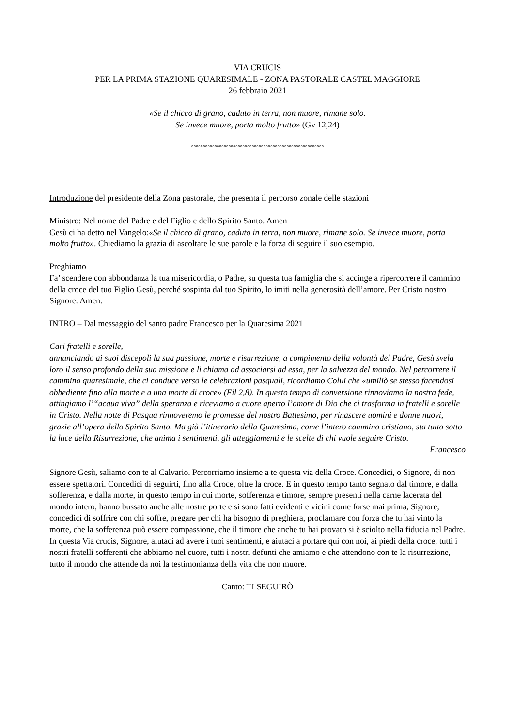VIA CRUCIS
PER LA PRIMA STAZIONE QUARESIMALE - ZONA PASTORALE CASTEL MAGGIORE
26 febbraio 2021
«Se il chicco di grano, caduto in terra, non muore, rimane solo.
Se invece muore, porta molto frutto» (Gv 12,24)
°°°°°°°°°°°°°°°°°°°°°°°°°°°°°°°°°°°°°°°°°°°°°°°°°°°°°°°°°
Introduzione del presidente della Zona pastorale, che presenta il percorso zonale delle stazioni
Ministro: Nel nome del Padre e del Figlio e dello Spirito Santo. Amen
Gesù ci ha detto nel Vangelo:«Se il chicco di grano, caduto in terra, non muore, rimane solo. Se invece muore, porta molto frutto». Chiediamo la grazia di ascoltare le sue parole e la forza di seguire il suo esempio.
Preghiamo
Fa’ scendere con abbondanza la tua misericordia, o Padre, su questa tua famiglia che si accinge a ripercorrere il cammino della croce del tuo Figlio Gesù, perché sospinta dal tuo Spirito, lo imiti nella generosità dell’amore. Per Cristo nostro Signore. Amen.
INTRO – Dal messaggio del santo padre Francesco per la Quaresima 2021
Cari fratelli e sorelle,
annunciando ai suoi discepoli la sua passione, morte e risurrezione, a compimento della volontà del Padre, Gesù svela loro il senso profondo della sua missione e li chiama ad associarsi ad essa, per la salvezza del mondo. Nel percorrere il cammino quaresimale, che ci conduce verso le celebrazioni pasquali, ricordiamo Colui che «umiliò se stesso facendosi obbediente fino alla morte e a una morte di croce» (Fil 2,8). In questo tempo di conversione rinnoviamo la nostra fede, attingiamo l’“acqua viva” della speranza e riceviamo a cuore aperto l’amore di Dio che ci trasforma in fratelli e sorelle in Cristo. Nella notte di Pasqua rinnoveremo le promesse del nostro Battesimo, per rinascere uomini e donne nuovi, grazie all’opera dello Spirito Santo. Ma già l’itinerario della Quaresima, come l’intero cammino cristiano, sta tutto sotto la luce della Risurrezione, che anima i sentimenti, gli atteggiamenti e le scelte di chi vuole seguire Cristo.
Francesco
Signore Gesù, saliamo con te al Calvario. Percorriamo insieme a te questa via della Croce. Concedici, o Signore, di non essere spettatori. Concedici di seguirti, fino alla Croce, oltre la croce. E in questo tempo tanto segnato dal timore, e dalla sofferenza, e dalla morte, in questo tempo in cui morte, sofferenza e timore, sempre presenti nella carne lacerata del mondo intero, hanno bussato anche alle nostre porte e si sono fatti evidenti e vicini come forse mai prima, Signore, concedici di soffrire con chi soffre, pregare per chi ha bisogno di preghiera, proclamare con forza che tu hai vinto la morte, che la sofferenza può essere compassione, che il timore che anche tu hai provato si è sciolto nella fiducia nel Padre. In questa Via crucis, Signore, aiutaci ad avere i tuoi sentimenti, e aiutaci a portare qui con noi, ai piedi della croce, tutti i nostri fratelli sofferenti che abbiamo nel cuore, tutti i nostri defunti che amiamo e che attendono con te la risurrezione, tutto il mondo che attende da noi la testimonianza della vita che non muore.
Canto: TI SEGUIRÒ